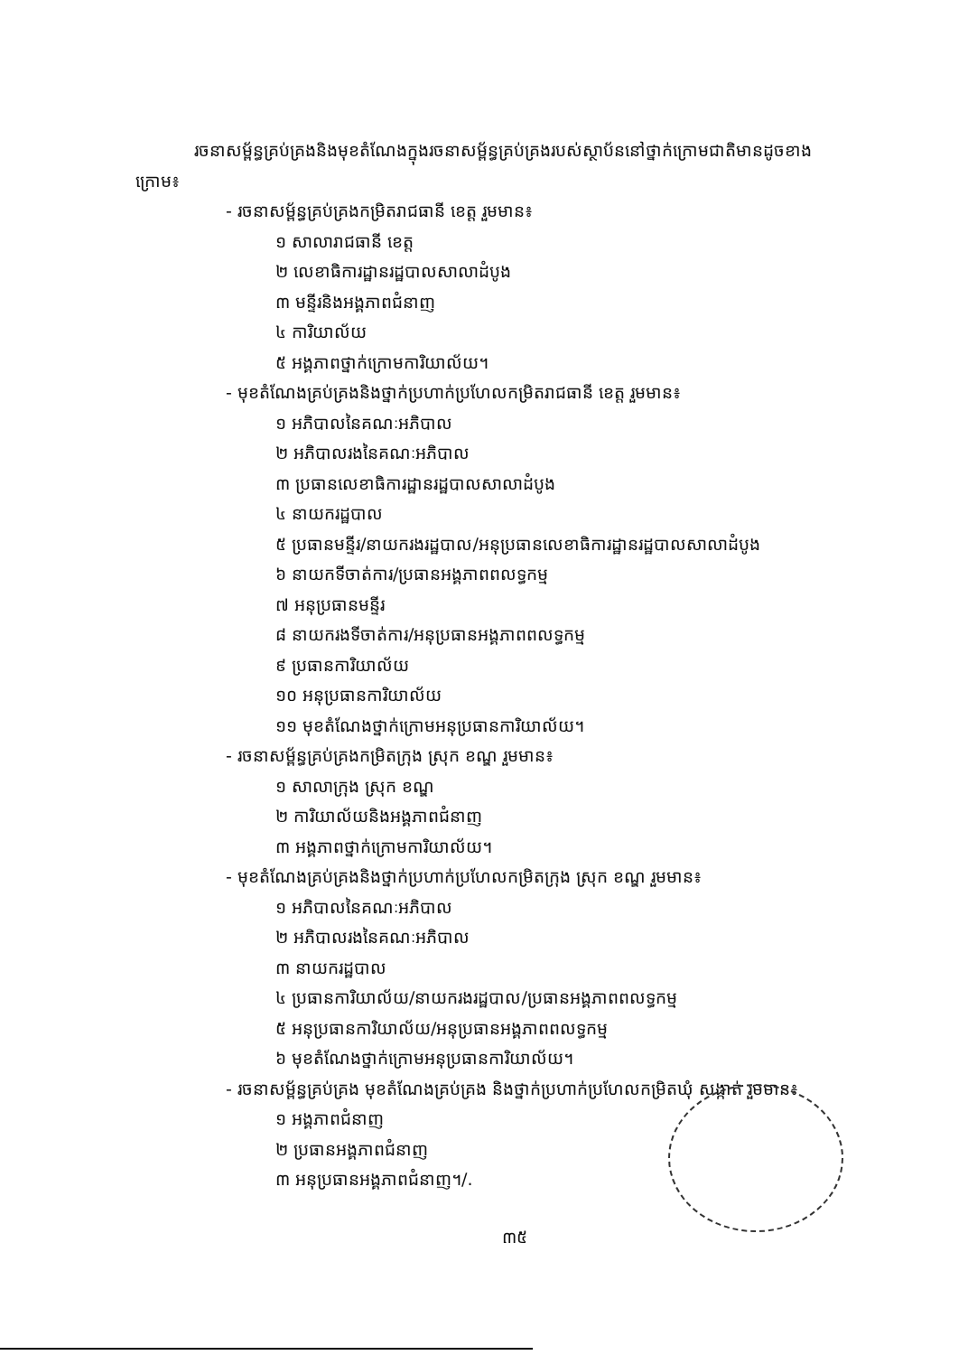រចនាសម្ព័ន្ធគ្រប់គ្រងនិងមុខតំណែងក្នុងរចនាសម្ព័ន្ធគ្រប់គ្រងរបស់ស្ថាប័ននៅថ្នាក់ក្រោមជាតិមានដូចខាងក្រោម៖
- រចនាសម្ព័ន្ធគ្រប់គ្រងកម្រិតរាជធានី ខេត្ត រួមមាន៖
១ សាលារាជធានី ខេត្ត
២ លេខាធិការដ្ឋានរដ្ឋបាលសាលាដំបូង
៣ មន្ទីរនិងអង្គភាពជំនាញ
៤ ការិយាល័យ
៥ អង្គភាពថ្នាក់ក្រោមការិយាល័យ។
- មុខតំណែងគ្រប់គ្រងនិងថ្នាក់ប្រហាក់ប្រហែលកម្រិតរាជធានី ខេត្ត រួមមាន៖
១ អភិបាលនៃគណៈអភិបាល
២ អភិបាលរងនៃគណៈអភិបាល
៣ ប្រធានលេខាធិការដ្ឋានរដ្ឋបាលសាលាដំបូង
៤ នាយករដ្ឋបាល
៥ ប្រធានមន្ទីរ/នាយករងរដ្ឋបាល/អនុប្រធានលេខាធិការដ្ឋានរដ្ឋបាលសាលាដំបូង
៦ នាយកទីចាត់ការ/ប្រធានអង្គភាពពលទ្ធកម្ម
៧ អនុប្រធានមន្ទីរ
៨ នាយករងទីចាត់ការ/អនុប្រធានអង្គភាពពលទ្ធកម្ម
៩ ប្រធានការិយាល័យ
១០ អនុប្រធានការិយាល័យ
១១ មុខតំណែងថ្នាក់ក្រោមអនុប្រធានការិយាល័យ។
- រចនាសម្ព័ន្ធគ្រប់គ្រងកម្រិតក្រុង ស្រុក ខណ្ឌ រួមមាន៖
១ សាលាក្រុង ស្រុក ខណ្ឌ
២ ការិយាល័យនិងអង្គភាពជំនាញ
៣ អង្គភាពថ្នាក់ក្រោមការិយាល័យ។
- មុខតំណែងគ្រប់គ្រងនិងថ្នាក់ប្រហាក់ប្រហែលកម្រិតក្រុង ស្រុក ខណ្ឌ រួមមាន៖
១ អភិបាលនៃគណៈអភិបាល
២ អភិបាលរងនៃគណៈអភិបាល
៣ នាយករដ្ឋបាល
៤ ប្រធានការិយាល័យ/នាយករងរដ្ឋបាល/ប្រធានអង្គភាពពលទ្ធកម្ម
៥ អនុប្រធានការិយាល័យ/អនុប្រធានអង្គភាពពលទ្ធកម្ម
៦ មុខតំណែងថ្នាក់ក្រោមអនុប្រធានការិយាល័យ។
- រចនាសម្ព័ន្ធគ្រប់គ្រង មុខតំណែងគ្រប់គ្រង និងថ្នាក់ប្រហាក់ប្រហែលកម្រិតឃុំ សង្កាត់ រួមមាន៖
១ អង្គភាពជំនាញ
២ ប្រធានអង្គភាពជំនាញ
៣ អនុប្រធានអង្គភាពជំនាញ។/.
៣៥